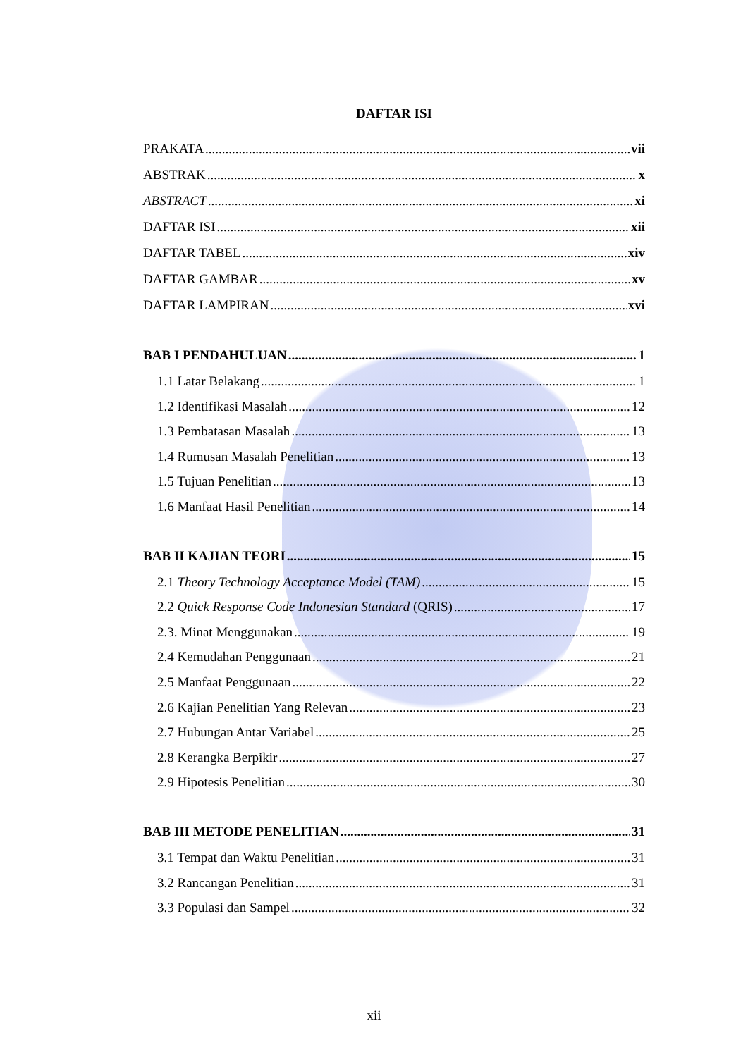DAFTAR ISI
PRAKATA vii
ABSTRAK x
ABSTRACT xi
DAFTAR ISI xii
DAFTAR TABEL xiv
DAFTAR GAMBAR xv
DAFTAR LAMPIRAN xvi
BAB I PENDAHULUAN 1
1.1 Latar Belakang 1
1.2 Identifikasi Masalah 12
1.3 Pembatasan Masalah 13
1.4 Rumusan Masalah Penelitian 13
1.5 Tujuan Penelitian 13
1.6 Manfaat Hasil Penelitian 14
BAB II KAJIAN TEORI 15
2.1 Theory Technology Acceptance Model (TAM) 15
2.2 Quick Response Code Indonesian Standard (QRIS) 17
2.3. Minat Menggunakan 19
2.4 Kemudahan Penggunaan 21
2.5 Manfaat Penggunaan 22
2.6 Kajian Penelitian Yang Relevan 23
2.7 Hubungan Antar Variabel 25
2.8 Kerangka Berpikir 27
2.9 Hipotesis Penelitian 30
BAB III METODE PENELITIAN 31
3.1 Tempat dan Waktu Penelitian 31
3.2 Rancangan Penelitian 31
3.3 Populasi dan Sampel 32
xii